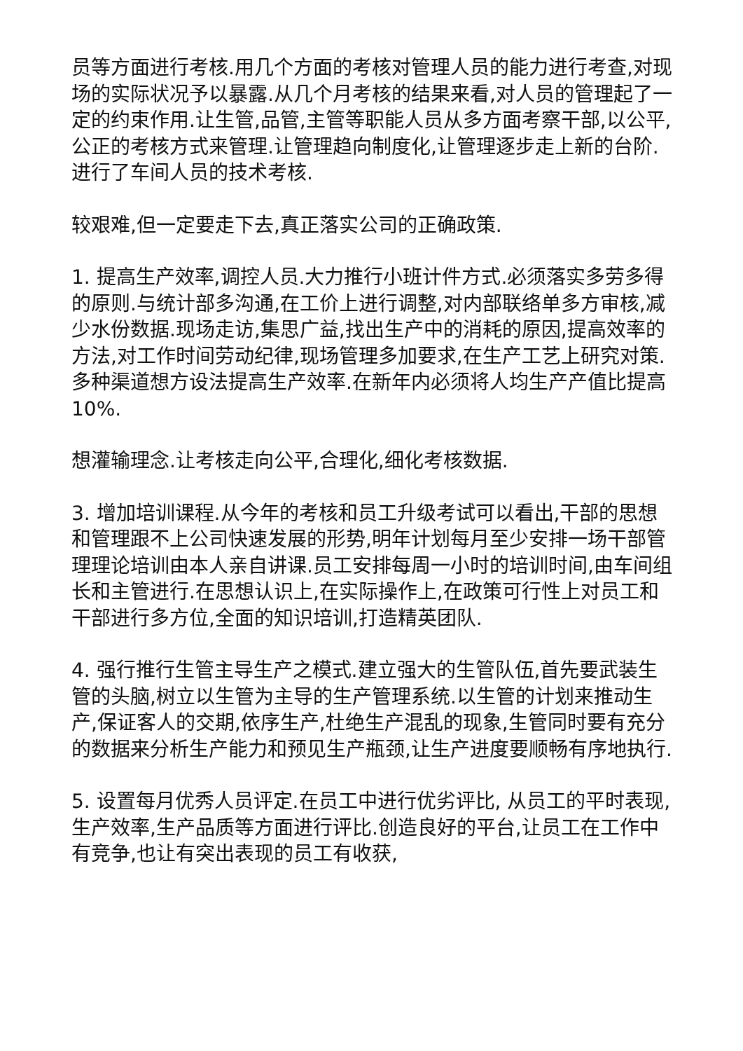员等方面进行考核.用几个方面的考核对管理人员的能力进行考查,对现场的实际状况予以暴露.从几个月考核的结果来看,对人员的管理起了一定的约束作用.让生管,品管,主管等职能人员从多方面考察干部,以公平,公正的考核方式来管理.让管理趋向制度化,让管理逐步走上新的台阶.进行了车间人员的技术考核.
较艰难,但一定要走下去,真正落实公司的正确政策.
1. 提高生产效率,调控人员.大力推行小班计件方式.必须落实多劳多得的原则.与统计部多沟通,在工价上进行调整,对内部联络单多方审核,减少水份数据.现场走访,集思广益,找出生产中的消耗的原因,提高效率的方法,对工作时间劳动纪律,现场管理多加要求,在生产工艺上研究对策.多种渠道想方设法提高生产效率.在新年内必须将人均生产产值比提高10%.
想灌输理念.让考核走向公平,合理化,细化考核数据.
3. 增加培训课程.从今年的考核和员工升级考试可以看出,干部的思想和管理跟不上公司快速发展的形势,明年计划每月至少安排一场干部管理理论培训由本人亲自讲课.员工安排每周一小时的培训时间,由车间组长和主管进行.在思想认识上,在实际操作上,在政策可行性上对员工和干部进行多方位,全面的知识培训,打造精英团队.
4. 强行推行生管主导生产之模式.建立强大的生管队伍,首先要武装生管的头脑,树立以生管为主导的生产管理系统.以生管的计划来推动生产,保证客人的交期,依序生产,杜绝生产混乱的现象,生管同时要有充分的数据来分析生产能力和预见生产瓶颈,让生产进度要顺畅有序地执行.
5. 设置每月优秀人员评定.在员工中进行优劣评比, 从员工的平时表现,生产效率,生产品质等方面进行评比.创造良好的平台,让员工在工作中有竞争,也让有突出表现的员工有收获,